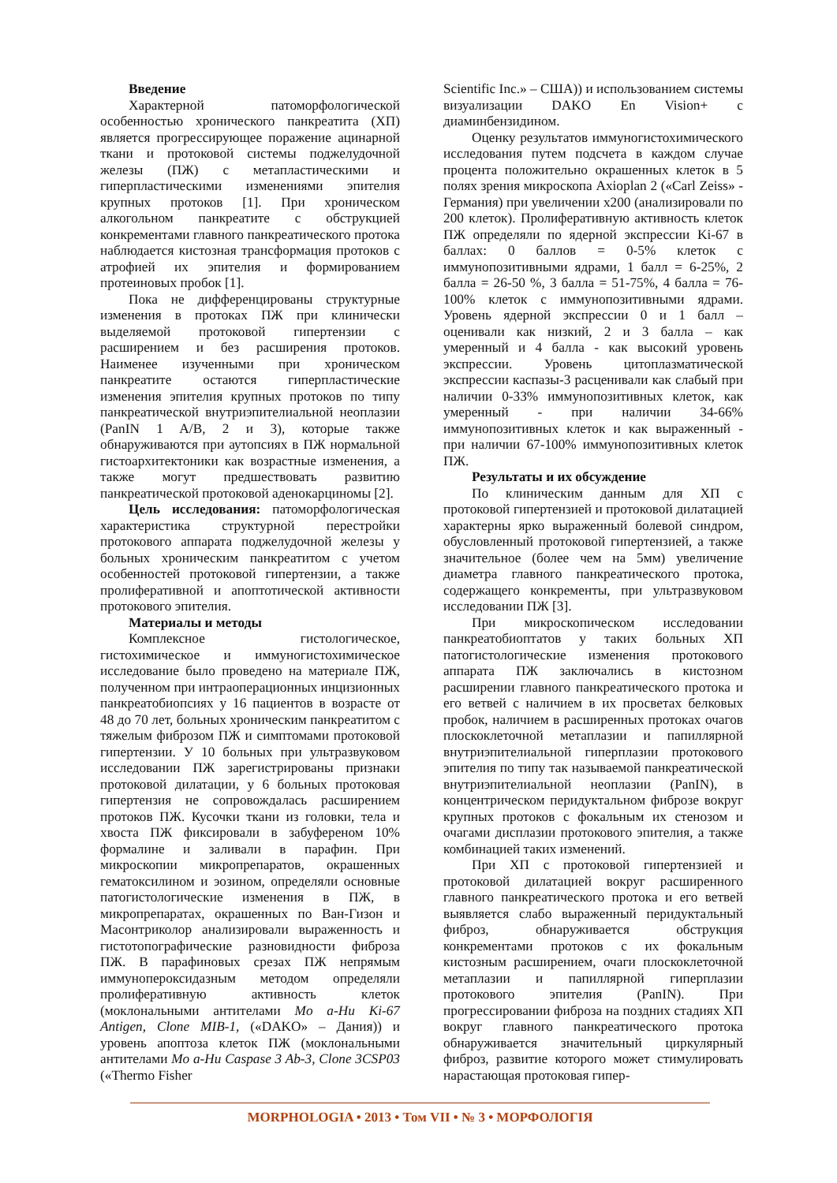Введение
Характерной патоморфологической особенностью хронического панкреатита (ХП) является прогрессирующее поражение ацинарной ткани и протоковой системы поджелудочной железы (ПЖ) с метапластическими и гиперпластическими изменениями эпителия крупных протоков [1]. При хроническом алкогольном панкреатите с обструкцией конкрементами главного панкреатического протока наблюдается кистозная трансформация протоков с атрофией их эпителия и формированием протеиновых пробок [1].
Пока не дифференцированы структурные изменения в протоках ПЖ при клинически выделяемой протоковой гипертензии с расширением и без расширения протоков. Наименее изученными при хроническом панкреатите остаются гиперпластические изменения эпителия крупных протоков по типу панкреатической внутриэпителиальной неоплазии (PanIN 1 A/B, 2 и 3), которые также обнаруживаются при аутопсиях в ПЖ нормальной гистоархитектоники как возрастные изменения, а также могут предшествовать развитию панкреатической протоковой аденокарциномы [2].
Цель исследования: патоморфологическая характеристика структурной перестройки протокового аппарата поджелудочной железы у больных хроническим панкреатитом с учетом особенностей протоковой гипертензии, а также пролиферативной и апоптотической активности протокового эпителия.
Материалы и методы
Комплексное гистологическое, гистохимическое и иммуногистохимическое исследование было проведено на материале ПЖ, полученном при интраоперационных инцизионных панкреатобиопсиях у 16 пациентов в возрасте от 48 до 70 лет, больных хроническим панкреатитом с тяжелым фиброзом ПЖ и симптомами протоковой гипертензии. У 10 больных при ультразвуковом исследовании ПЖ зарегистрированы признаки протоковой дилатации, у 6 больных протоковая гипертензия не сопровождалась расширением протоков ПЖ. Кусочки ткани из головки, тела и хвоста ПЖ фиксировали в забуференом 10% формалине и заливали в парафин. При микроскопии микропрепаратов, окрашенных гематоксилином и эозином, определяли основные патогистологические изменения в ПЖ, в микропрепаратах, окрашенных по Ван-Гизон и Масонтриколор анализировали выраженность и гистотопографические разновидности фиброза ПЖ. В парафиновых срезах ПЖ непрямым иммунопероксидазным методом определяли пролиферативную активность клеток (моклональными антителами Mo a-Hu Ki-67 Antigen, Clone MIB-1, («DAKO» – Дания)) и уровень апоптоза клеток ПЖ (моклональными антителами Mo a-Hu Caspase 3 Ab-3, Clone 3CSP03 («Thermo Fisher
Scientific Inc.» – США)) и использованием системы визуализации DAKO En Vision+ с диаминбензидином.
Оценку результатов иммуногистохимического исследования путем подсчета в каждом случае процента положительно окрашенных клеток в 5 полях зрения микроскопа Axioplan 2 («Carl Zeiss» - Германия) при увеличении х200 (анализировали по 200 клеток). Пролиферативную активность клеток ПЖ определяли по ядерной экспрессии Ki-67 в баллах: 0 баллов = 0-5% клеток с иммунопозитивными ядрами, 1 балл = 6-25%, 2 балла = 26-50 %, 3 балла = 51-75%, 4 балла = 76-100% клеток с иммунопозитивными ядрами. Уровень ядерной экспрессии 0 и 1 балл – оценивали как низкий, 2 и 3 балла – как умеренный и 4 балла - как высокий уровень экспрессии. Уровень цитоплазматической экспрессии каспазы-3 расценивали как слабый при наличии 0-33% иммунопозитивных клеток, как умеренный - при наличии 34-66% иммунопозитивных клеток и как выраженный - при наличии 67-100% иммунопозитивных клеток ПЖ.
Результаты и их обсуждение
По клиническим данным для ХП с протоковой гипертензией и протоковой дилатацией характерны ярко выраженный болевой синдром, обусловленный протоковой гипертензией, а также значительное (более чем на 5мм) увеличение диаметра главного панкреатического протока, содержащего конкременты, при ультразвуковом исследовании ПЖ [3].
При микроскопическом исследовании панкреатобиоптатов у таких больных ХП патогистологические изменения протокового аппарата ПЖ заключались в кистозном расширении главного панкреатического протока и его ветвей с наличием в их просветах белковых пробок, наличием в расширенных протоках очагов плоскоклеточной метаплазии и папиллярной внутриэпителиальной гиперплазии протокового эпителия по типу так называемой панкреатической внутриэпителиальной неоплазии (PanIN), в концентрическом перидуктальном фиброзе вокруг крупных протоков с фокальным их стенозом и очагами дисплазии протокового эпителия, а также комбинацией таких изменений.
При ХП с протоковой гипертензией и протоковой дилатацией вокруг расширенного главного панкреатического протока и его ветвей выявляется слабо выраженный перидуктальный фиброз, обнаруживается обструкция конкрементами протоков с их фокальным кистозным расширением, очаги плоскоклеточной метаплазии и папиллярной гиперплазии протокового эпителия (PanIN). При прогрессировании фиброза на поздних стадиях ХП вокруг главного панкреатического протока обнаруживается значительный циркулярный фиброз, развитие которого может стимулировать нарастающая протоковая гипер-
MORPHOLOGIA • 2013 • Том VII • № 3 • МОРФОЛОГІЯ